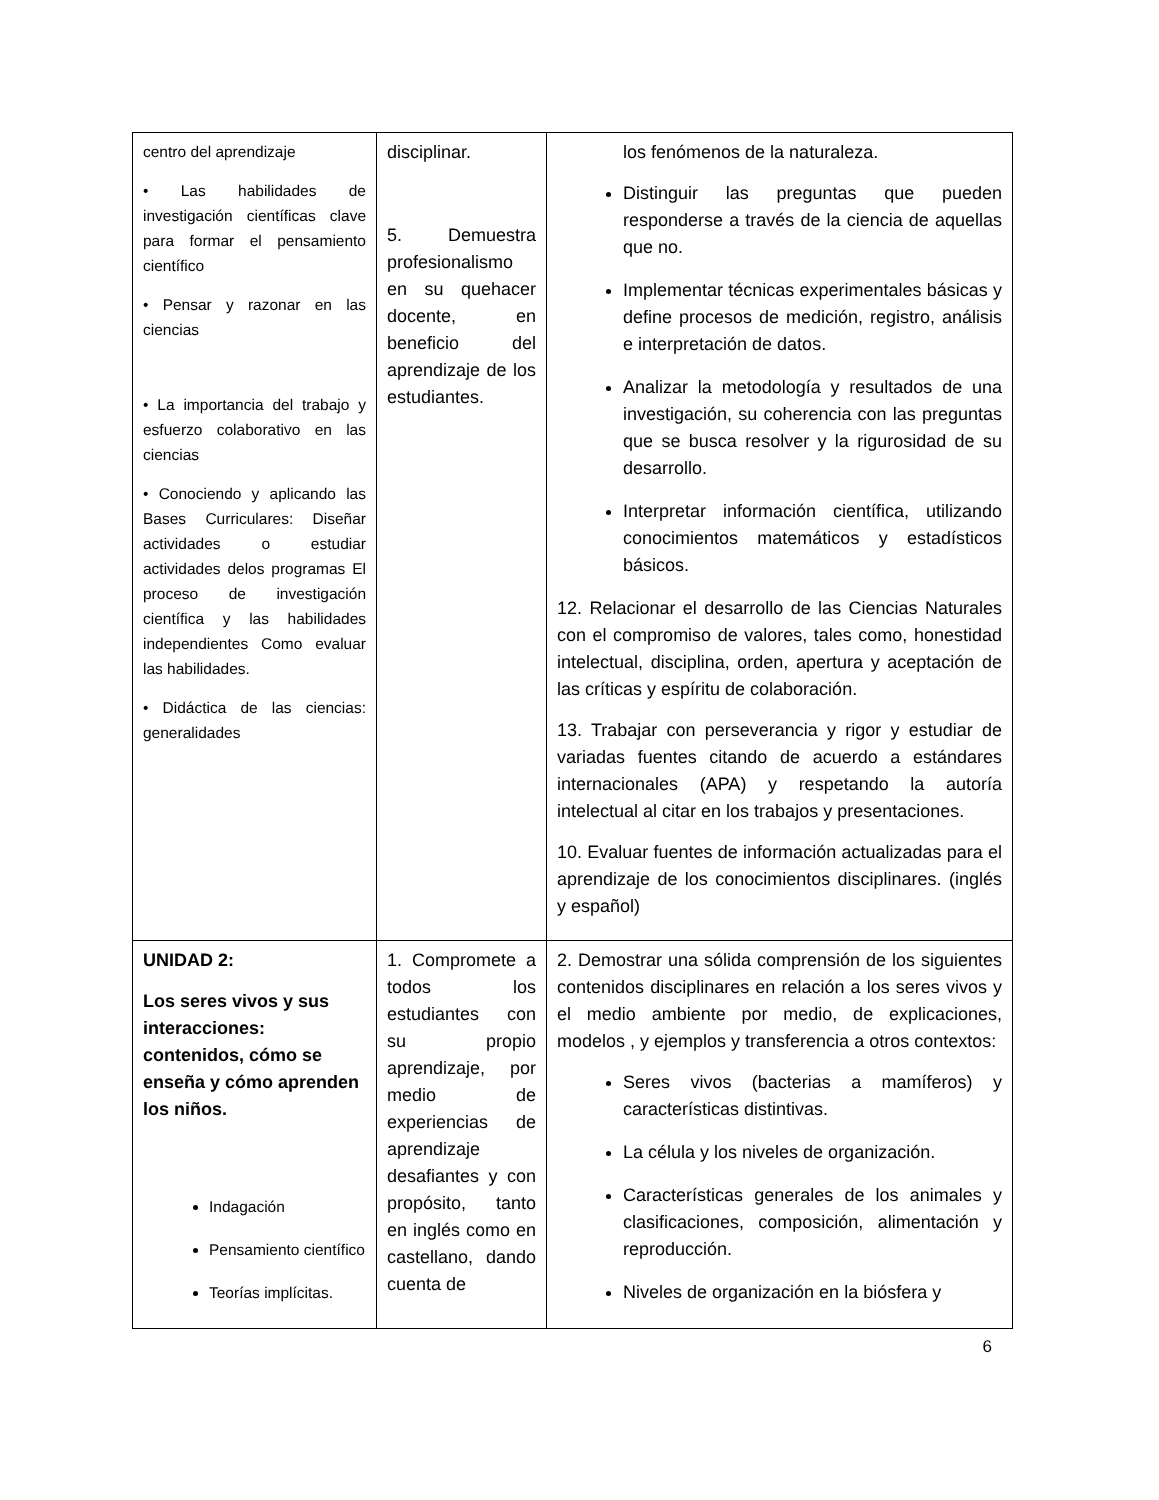| centro del aprendizaje • Las habilidades de investigación científicas clave para formar el pensamiento científico • Pensar y razonar en las ciencias • La importancia del trabajo y esfuerzo colaborativo en las ciencias • Conociendo y aplicando las Bases Curriculares: Diseñar actividades o estudiar actividades delos programas El proceso de investigación científica y las habilidades independientes Como evaluar las habilidades. • Didáctica de las ciencias: generalidades | disciplinar. 5. Demuestra profesionalismo en su quehacer docente, en beneficio del aprendizaje de los estudiantes. | los fenómenos de la naturaleza. Distinguir las preguntas que pueden responderse a través de la ciencia de aquellas que no. Implementar técnicas experimentales básicas y define procesos de medición, registro, análisis e interpretación de datos. Analizar la metodología y resultados de una investigación, su coherencia con las preguntas que se busca resolver y la rigurosidad de su desarrollo. Interpretar información científica, utilizando conocimientos matemáticos y estadísticos básicos. 12. Relacionar el desarrollo de las Ciencias Naturales con el compromiso de valores, tales como, honestidad intelectual, disciplina, orden, apertura y aceptación de las críticas y espíritu de colaboración. 13. Trabajar con perseverancia y rigor y estudiar de variadas fuentes citando de acuerdo a estándares internacionales (APA) y respetando la autoría intelectual al citar en los trabajos y presentaciones. 10. Evaluar fuentes de información actualizadas para el aprendizaje de los conocimientos disciplinares. (inglés y español) |
| UNIDAD 2: Los seres vivos y sus interacciones: contenidos, cómo se enseña y cómo aprenden los niños. Indagación Pensamiento científico Teorías implícitas. | 1. Compromete a todos los estudiantes con su propio aprendizaje, por medio de experiencias de aprendizaje desafiantes y con propósito, tanto en inglés como en castellano, dando cuenta de | 2. Demostrar una sólida comprensión de los siguientes contenidos disciplinares en relación a los seres vivos y el medio ambiente por medio, de explicaciones, modelos , y ejemplos y transferencia a otros contextos: Seres vivos (bacterias a mamíferos) y características distintivas. La célula y los niveles de organización. Características generales de los animales y clasificaciones, composición, alimentación y reproducción. Niveles de organización en la biósfera y |
6